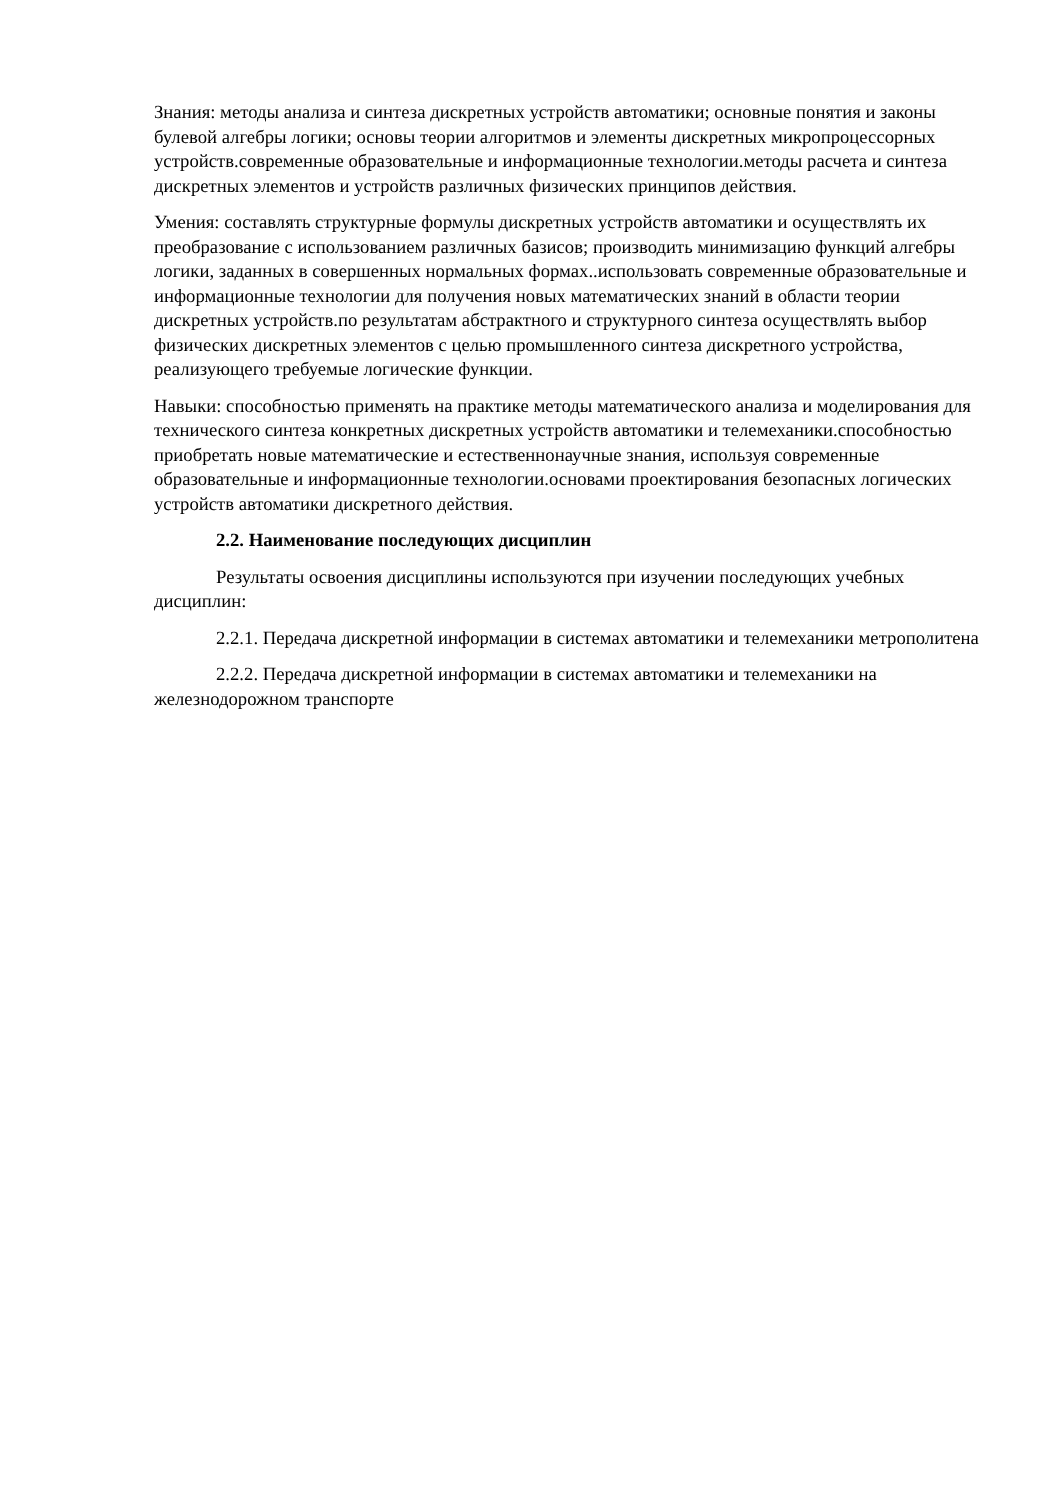Знания: методы анализа и синтеза дискретных устройств автоматики; основные понятия и законы булевой алгебры логики; основы теории алгоритмов и элементы дискретных микропроцессорных устройств.современные образовательные и информационные технологии.методы расчета и синтеза дискретных элементов и устройств различных физических принципов действия.
Умения: составлять структурные формулы дискретных устройств автоматики и осуществлять их преобразование с использованием различных базисов; производить минимизацию функций алгебры логики, заданных в совершенных нормальных формах..использовать современные образовательные и информационные технологии для получения новых математических знаний в области теории дискретных устройств.по результатам абстрактного и структурного синтеза осуществлять выбор физических дискретных элементов с целью промышленного синтеза дискретного устройства, реализующего требуемые логические функции.
Навыки: способностью применять на практике методы математического анализа и моделирования для технического синтеза конкретных дискретных устройств автоматики и телемеханики.способностью приобретать новые математические и естественнонаучные знания, используя современные образовательные и информационные технологии.основами проектирования безопасных логических устройств автоматики дискретного действия.
2.2. Наименование последующих дисциплин
Результаты освоения дисциплины используются при изучении последующих учебных дисциплин:
2.2.1. Передача дискретной информации в системах автоматики и телемеханики метрополитена
2.2.2. Передача дискретной информации в системах автоматики и телемеханики на железнодорожном транспорте